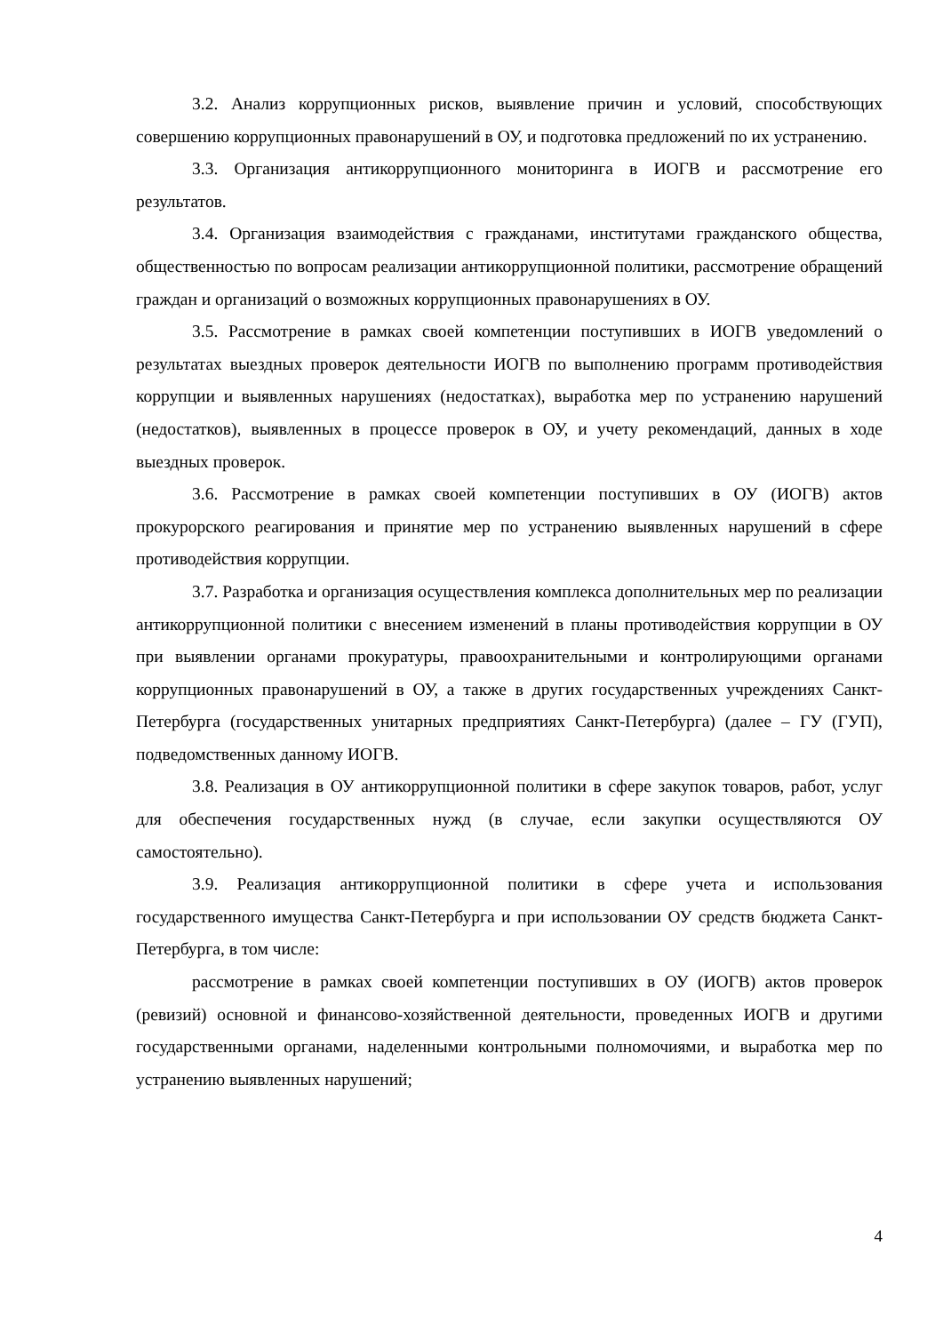3.2. Анализ коррупционных рисков, выявление причин и условий, способствующих совершению коррупционных правонарушений в ОУ, и подготовка предложений по их устранению.
3.3. Организация антикоррупционного мониторинга в ИОГВ и рассмотрение его результатов.
3.4. Организация взаимодействия с гражданами, институтами гражданского общества, общественностью по вопросам реализации антикоррупционной политики, рассмотрение обращений граждан и организаций о возможных коррупционных правонарушениях в ОУ.
3.5. Рассмотрение в рамках своей компетенции поступивших в ИОГВ уведомлений о результатах выездных проверок деятельности ИОГВ по выполнению программ противодействия коррупции и выявленных нарушениях (недостатках), выработка мер по устранению нарушений (недостатков), выявленных в процессе проверок в ОУ, и учету рекомендаций, данных в ходе выездных проверок.
3.6. Рассмотрение в рамках своей компетенции поступивших в ОУ (ИОГВ) актов прокурорского реагирования и принятие мер по устранению выявленных нарушений в сфере противодействия коррупции.
3.7. Разработка и организация осуществления комплекса дополнительных мер по реализации антикоррупционной политики с внесением изменений в планы противодействия коррупции в ОУ при выявлении органами прокуратуры, правоохранительными и контролирующими органами коррупционных правонарушений в ОУ, а также в других государственных учреждениях Санкт-Петербурга (государственных унитарных предприятиях Санкт-Петербурга) (далее – ГУ (ГУП), подведомственных данному ИОГВ.
3.8. Реализация в ОУ антикоррупционной политики в сфере закупок товаров, работ, услуг для обеспечения государственных нужд (в случае, если закупки осуществляются ОУ самостоятельно).
3.9. Реализация антикоррупционной политики в сфере учета и использования государственного имущества Санкт-Петербурга и при использовании ОУ средств бюджета Санкт-Петербурга, в том числе:
рассмотрение в рамках своей компетенции поступивших в ОУ (ИОГВ) актов проверок (ревизий) основной и финансово-хозяйственной деятельности, проведенных ИОГВ и другими государственными органами, наделенными контрольными полномочиями, и выработка мер по устранению выявленных нарушений;
4